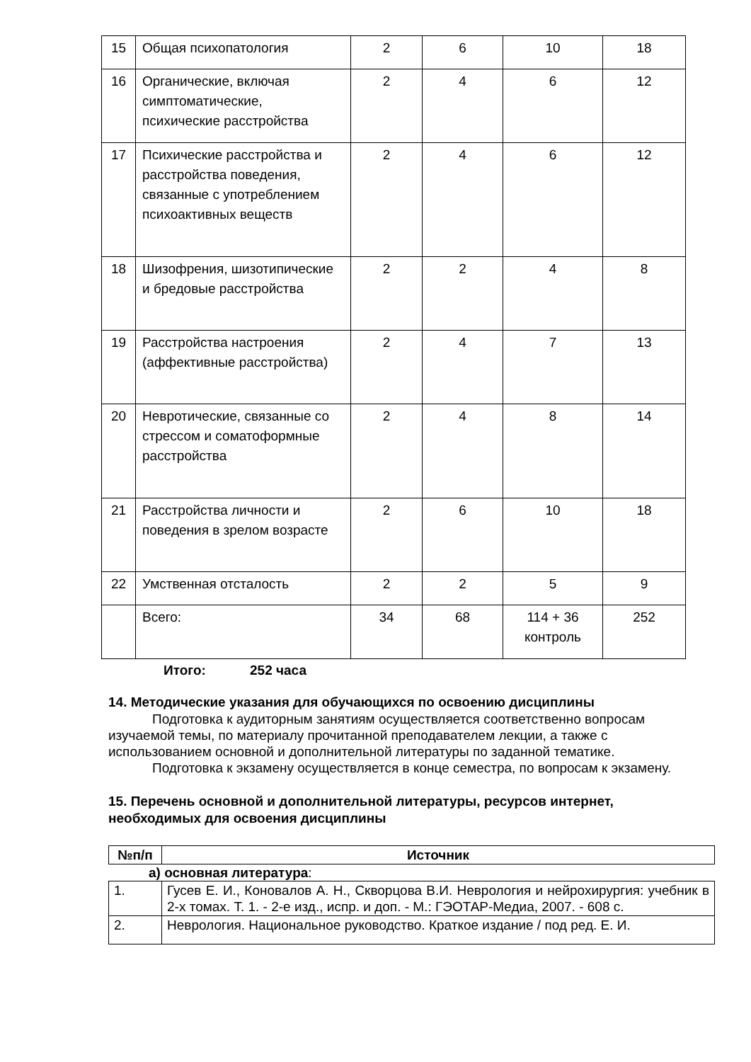| 15 | Общая психопатология | 2 | 6 | 10 | 18 |
| 16 | Органические, включая симптоматические, психические расстройства | 2 | 4 | 6 | 12 |
| 17 | Психические расстройства и расстройства поведения, связанные с употреблением психоактивных веществ | 2 | 4 | 6 | 12 |
| 18 | Шизофрения, шизотипические и бредовые расстройства | 2 | 2 | 4 | 8 |
| 19 | Расстройства настроения (аффективные расстройства) | 2 | 4 | 7 | 13 |
| 20 | Невротические, связанные со стрессом и соматоформные расстройства | 2 | 4 | 8 | 14 |
| 21 | Расстройства личности и поведения в зрелом возрасте | 2 | 6 | 10 | 18 |
| 22 | Умственная отсталость | 2 | 2 | 5 | 9 |
| | Всего: | 34 | 68 | 114 + 36 контроль | 252 |
Итого: 252 часа
14. Методические указания для обучающихся по освоению дисциплины
Подготовка к аудиторным занятиям осуществляется соответственно вопросам изучаемой темы, по материалу прочитанной преподавателем лекции, а также с использованием основной и дополнительной литературы по заданной тематике.
Подготовка к экзамену осуществляется в конце семестра, по вопросам к экзамену.
15. Перечень основной и дополнительной литературы, ресурсов интернет, необходимых для освоения дисциплины
| №п/п | Источник |
| --- | --- |
а) основная литература:
| 1. | Гусев Е. И., Коновалов А. Н., Скворцова В.И. Неврология и нейрохирургия: учебник в 2-х томах. Т. 1. - 2-е изд., испр. и доп. - М.: ГЭОТАР-Медиа, 2007. - 608 с. |
| 2. | Неврология. Национальное руководство. Краткое издание / под ред. Е. И. |